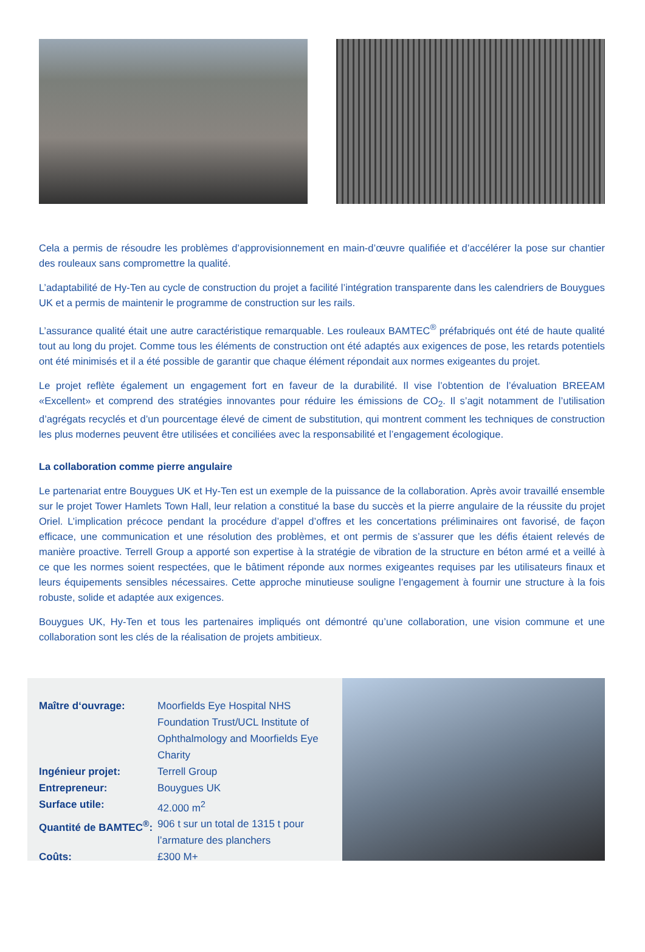Cela a permis de résoudre les problèmes d’approvisionnement en main-d’œuvre qualifiée et d’accélérer la pose sur chantier des rouleaux sans compromettre la qualité.
L’adaptabilité de Hy-Ten au cycle de construction du projet a facilité l’intégration transparente dans les calendriers de Bouygues UK et a permis de maintenir le programme de construction sur les rails.
L’assurance qualité était une autre caractéristique remarquable. Les rouleaux BAMTEC<sup>®</sup> préfabriqués ont été de haute qualité tout au long du projet. Comme tous les éléments de construction ont été adaptés aux exigences de pose, les retards potentiels ont été minimisés et il a été possible de garantir que chaque élément répondait aux normes exigeantes du projet.
Le projet reflète également un engagement fort en faveur de la durabilité. Il vise l’obtention de l’évaluation BREEAM «Excellent» et comprend des stratégies innovantes pour réduire les émissions de CO<sub>2</sub>. Il s’agit notamment de l’utilisation d’agrégats recyclés et d’un pourcentage élevé de ciment de substitution, qui montrent comment les techniques de construction les plus modernes peuvent être utilisées et conciliées avec la responsabilité et l’engagement écologique.
La collaboration comme pierre angulaire
Le partenariat entre Bouygues UK et Hy-Ten est un exemple de la puissance de la collaboration. Après avoir travaillé ensemble sur le projet Tower Hamlets Town Hall, leur relation a constitué la base du succès et la pierre angulaire de la réussite du projet Oriel. L’implication précoce pendant la procédure d’appel d’offres et les concertations préliminaires ont favorisé, de façon efficace, une communication et une résolution des problèmes, et ont permis de s’assurer que les défis étaient relevés de manière proactive. Terrell Group a apporté son expertise à la stratégie de vibration de la structure en béton armé et a veillé à ce que les normes soient respectées, que le bâtiment réponde aux normes exigeantes requises par les utilisateurs finaux et leurs équipements sensibles nécessaires. Cette approche minutieuse souligne l’engagement à fournir une structure à la fois robuste, solide et adaptée aux exigences.
Bouygues UK, Hy-Ten et tous les partenaires impliqués ont démontré qu’une collaboration, une vision commune et une collaboration sont les clés de la réalisation de projets ambitieux.
| Maître d‘ouvrage: | Moorfields Eye Hospital NHS Foundation Trust/UCL Institute of Ophthalmology and Moorfields Eye Charity |
| Ingénieur projet: | Terrell Group |
| Entrepreneur: | Bouygues UK |
| Surface utile: | 42.000 m<sup>2</sup> |
| Quantité de BAMTEC<sup>®</sup>: | 906 t sur un total de 1315 t pour l’armature des planchers |
| Coûts: | £300 M+ |